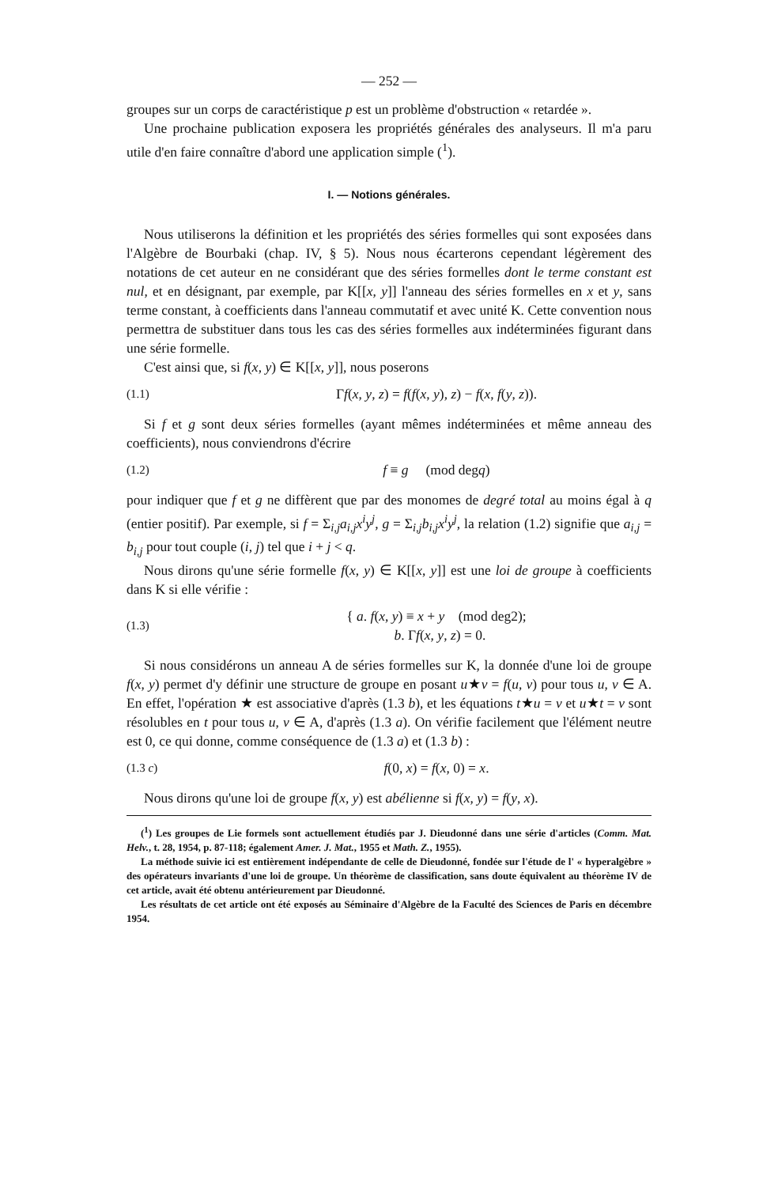— 252 —
groupes sur un corps de caractéristique p est un problème d'obstruction « retardée ».
Une prochaine publication exposera les propriétés générales des analyseurs. Il m'a paru utile d'en faire connaître d'abord une application simple (<sup>1</sup>).
I. — Notions générales.
Nous utiliserons la définition et les propriétés des séries formelles qui sont exposées dans l'Algèbre de Bourbaki (chap. IV, § 5). Nous nous écarterons cependant légèrement des notations de cet auteur en ne considérant que des séries formelles dont le terme constant est nul, et en désignant, par exemple, par K[[x, y]] l'anneau des séries formelles en x et y, sans terme constant, à coefficients dans l'anneau commutatif et avec unité K. Cette convention nous permettra de substituer dans tous les cas des séries formelles aux indéterminées figurant dans une série formelle.
C'est ainsi que, si f(x, y) ∈ K[[x, y]], nous poserons
(1.1) Γf(x, y, z) = f(f(x, y), z) − f(x, f(y, z)).
Si f et g sont deux séries formelles (ayant mêmes indéterminées et même anneau des coefficients), nous conviendrons d'écrire
(1.2) f ≡ g (mod degq)
pour indiquer que f et g ne diffèrent que par des monomes de degré total au moins égal à q (entier positif). Par exemple, si f = Σ<sub>i,j</sub>a<sub>i,j</sub>x<sup>i</sup>y<sup>j</sup>, g = Σ<sub>i,j</sub>b<sub>i,j</sub>x<sup>i</sup>y<sup>j</sup>, la relation (1.2) signifie que a<sub>i,j</sub> = b<sub>i,j</sub> pour tout couple (i, j) tel que i + j < q.
Nous dirons qu'une série formelle f(x, y) ∈ K[[x, y]] est une loi de groupe à coefficients dans K si elle vérifie :
(1.3) { a. f(x, y) ≡ x + y (mod deg2);
b. Γf(x, y, z) = 0.
Si nous considérons un anneau A de séries formelles sur K, la donnée d'une loi de groupe f(x, y) permet d'y définir une structure de groupe en posant u★v = f(u, v) pour tous u, v ∈ A. En effet, l'opération ★ est associative d'après (1.3 b), et les équations t★u = v et u★t = v sont résolubles en t pour tous u, v ∈ A, d'après (1.3 a). On vérifie facilement que l'élément neutre est 0, ce qui donne, comme conséquence de (1.3 a) et (1.3 b) :
(1.3 c) f(0, x) = f(x, 0) = x.
Nous dirons qu'une loi de groupe f(x, y) est abélienne si f(x, y) = f(y, x).
(<sup>1</sup>) Les groupes de Lie formels sont actuellement étudiés par J. Dieudonné dans une série d'articles (Comm. Mat. Helv., t. 28, 1954, p. 87-118; également Amer. J. Mat., 1955 et Math. Z., 1955).
La méthode suivie ici est entièrement indépendante de celle de Dieudonné, fondée sur l'étude de l' « hyperalgèbre » des opérateurs invariants d'une loi de groupe. Un théorème de classification, sans doute équivalent au théorème IV de cet article, avait été obtenu antérieurement par Dieudonné.
Les résultats de cet article ont été exposés au Séminaire d'Algèbre de la Faculté des Sciences de Paris en décembre 1954.